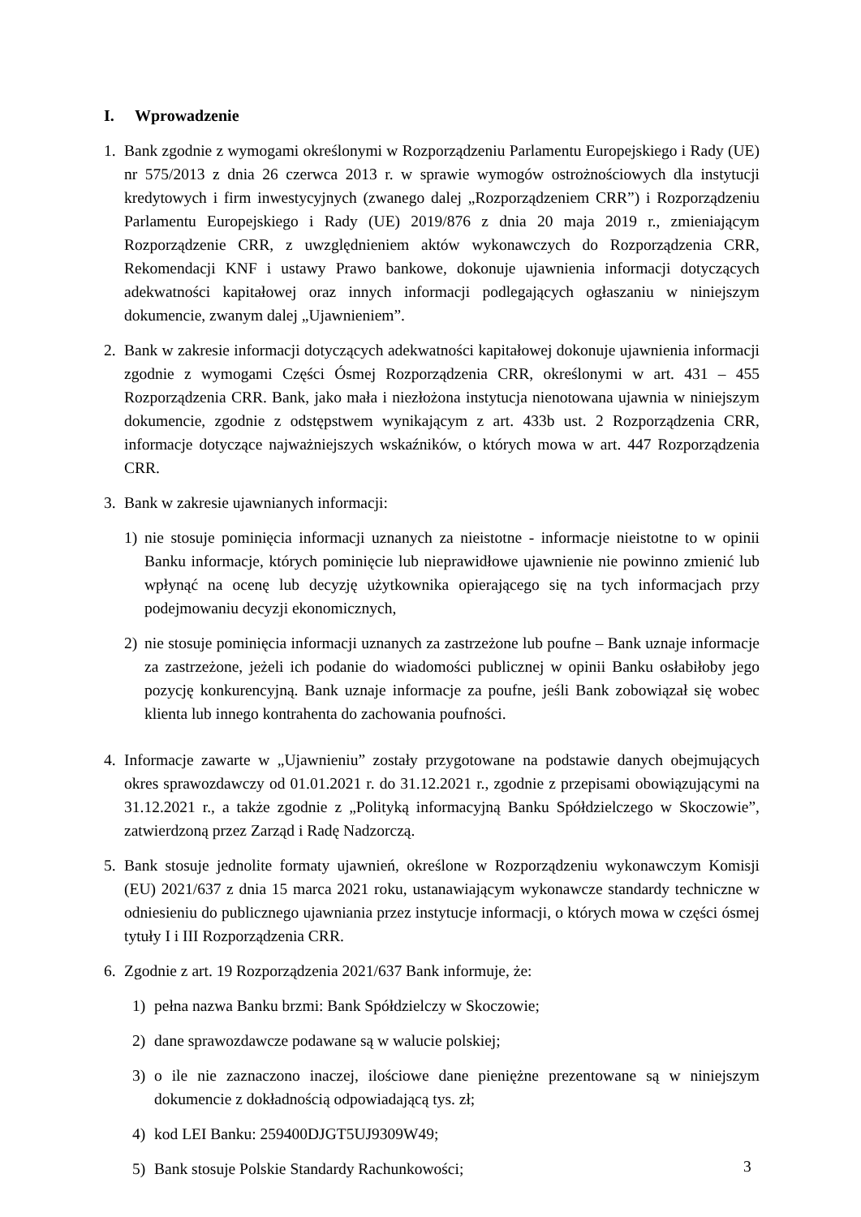I. Wprowadzenie
1. Bank zgodnie z wymogami określonymi w Rozporządzeniu Parlamentu Europejskiego i Rady (UE) nr 575/2013 z dnia 26 czerwca 2013 r. w sprawie wymogów ostrożnościowych dla instytucji kredytowych i firm inwestycyjnych (zwanego dalej „Rozporządzeniem CRR”) i Rozporządzeniu Parlamentu Europejskiego i Rady (UE) 2019/876 z dnia 20 maja 2019 r., zmieniającym Rozporządzenie CRR, z uwzględnieniem aktów wykonawczych do Rozporządzenia CRR, Rekomendacji KNF i ustawy Prawo bankowe, dokonuje ujawnienia informacji dotyczących adekwatności kapitałowej oraz innych informacji podlegających ogłaszaniu w niniejszym dokumencie, zwanym dalej „Ujawnieniem”.
2. Bank w zakresie informacji dotyczących adekwatności kapitałowej dokonuje ujawnienia informacji zgodnie z wymogami Części Ósmej Rozporządzenia CRR, określonymi w art. 431 – 455 Rozporządzenia CRR. Bank, jako mała i niezłożona instytucja nienotowana ujawnia w niniejszym dokumencie, zgodnie z odstępstwem wynikającym z art. 433b ust. 2 Rozporządzenia CRR, informacje dotyczące najważniejszych wskaźników, o których mowa w art. 447 Rozporządzenia CRR.
3. Bank w zakresie ujawnianych informacji:
1) nie stosuje pominięcia informacji uznanych za nieistotne - informacje nieistotne to w opinii Banku informacje, których pominięcie lub nieprawidłowe ujawnienie nie powinno zmienić lub wpłynąć na ocenę lub decyzję użytkownika opierającego się na tych informacjach przy podejmowaniu decyzji ekonomicznych,
2) nie stosuje pominięcia informacji uznanych za zastrzeżone lub poufne – Bank uznaje informacje za zastrzeżone, jeżeli ich podanie do wiadomości publicznej w opinii Banku osłabiłoby jego pozycję konkurencyjną. Bank uznaje informacje za poufne, jeśli Bank zobowiązał się wobec klienta lub innego kontrahenta do zachowania poufności.
4. Informacje zawarte w „Ujawnieniu” zostały przygotowane na podstawie danych obejmujących okres sprawozdawczy od 01.01.2021 r. do 31.12.2021 r., zgodnie z przepisami obowiązującymi na 31.12.2021 r., a także zgodnie z „Polityką informacyjną Banku Spółdzielczego w Skoczowie”, zatwierdzoną przez Zarząd i Radę Nadzorczą.
5. Bank stosuje jednolite formaty ujawnień, określone w Rozporządzeniu wykonawczym Komisji (EU) 2021/637 z dnia 15 marca 2021 roku, ustanawiającym wykonawcze standardy techniczne w odniesieniu do publicznego ujawniania przez instytucje informacji, o których mowa w części ósmej tytuły I i III Rozporządzenia CRR.
6. Zgodnie z art. 19 Rozporządzenia 2021/637 Bank informuje, że:
1) pełna nazwa Banku brzmi: Bank Spółdzielczy w Skoczowie;
2) dane sprawozdawcze podawane są w walucie polskiej;
3) o ile nie zaznaczono inaczej, ilościowe dane pieniężne prezentowane są w niniejszym dokumencie z dokładnością odpowiadającą tys. zł;
4) kod LEI Banku: 259400DJGT5UJ9309W49;
5) Bank stosuje Polskie Standardy Rachunkowości;
3